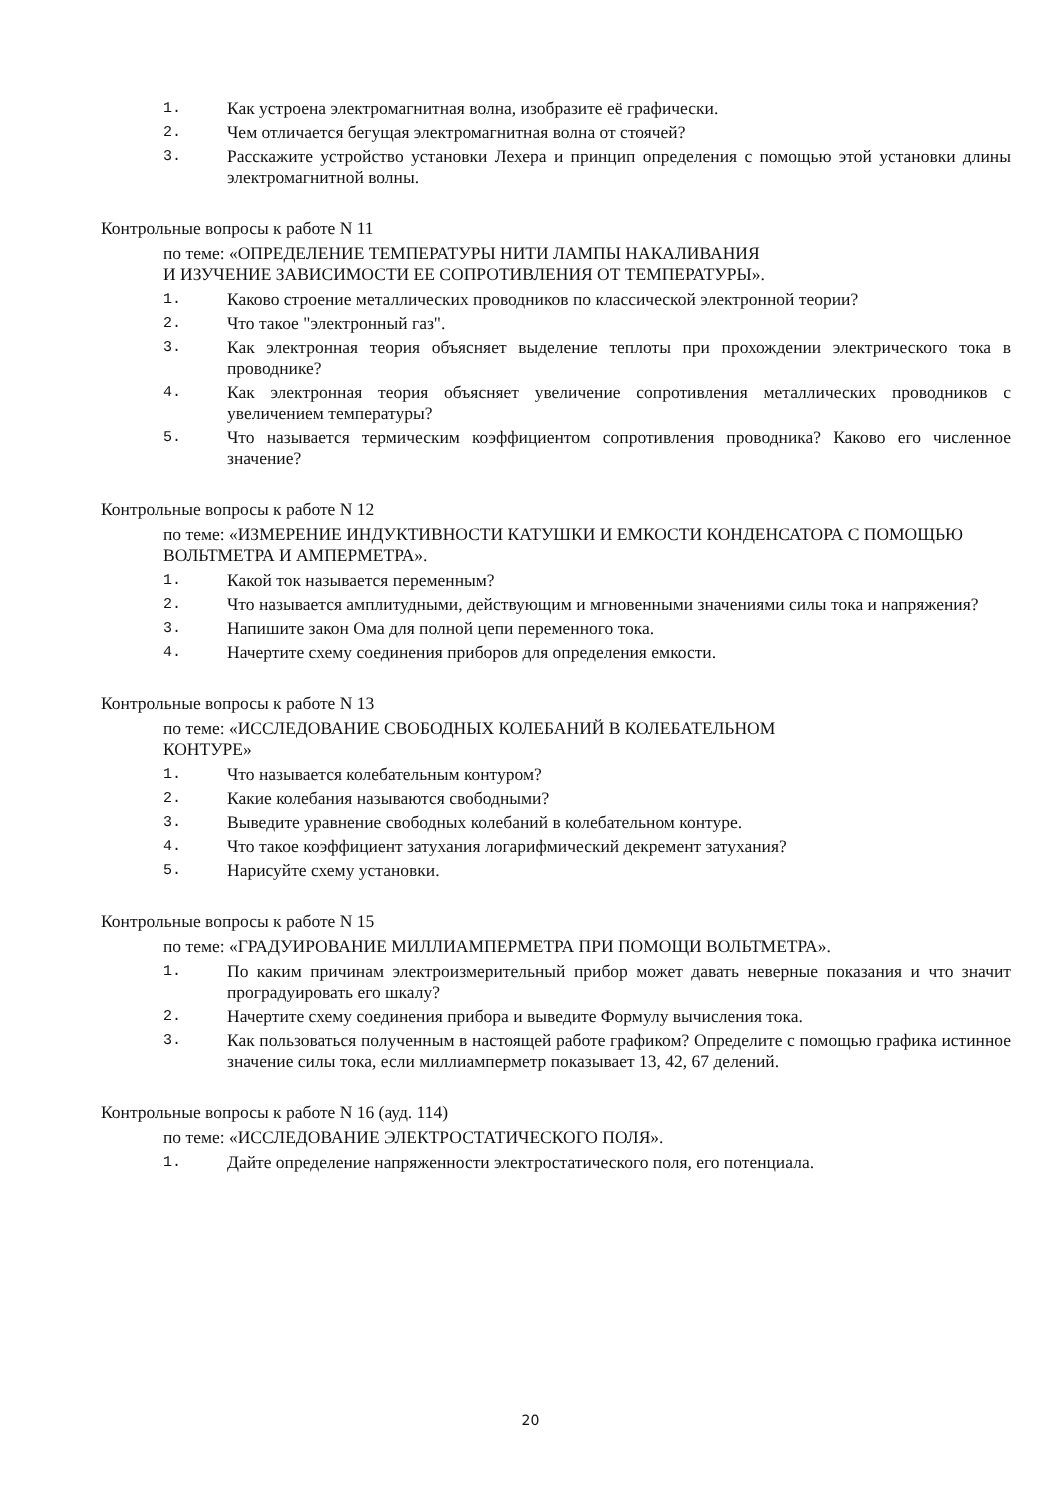1. Как устроена электромагнитная волна, изобразите её графически.
2. Чем отличается бегущая электромагнитная волна от стоячей?
3. Расскажите устройство установки Лехера и принцип определения с помощью этой установки длины электромагнитной волны.
Контрольные вопросы к работе N 11
по теме: «ОПРЕДЕЛЕНИЕ ТЕМПЕРАТУРЫ НИТИ ЛАМПЫ НАКАЛИВАНИЯ
И ИЗУЧЕНИЕ ЗАВИСИМОСТИ ЕЕ СОПРОТИВЛЕНИЯ ОТ ТЕМПЕРАТУРЫ».
1. Каково строение металлических проводников по классической электронной теории?
2. Что такое "электронный газ".
3. Как электронная теория объясняет выделение теплоты при прохождении электрического тока в проводнике?
4. Как электронная теория объясняет увеличение сопротивления металлических проводников с увеличением температуры?
5. Что называется термическим коэффициентом сопротивления проводника? Каково его численное значение?
Контрольные вопросы к работе N 12
по теме: «ИЗМЕРЕНИЕ ИНДУКТИВНОСТИ КАТУШКИ И ЕМКОСТИ КОНДЕНСАТОРА С ПОМОЩЬЮ ВОЛЬТМЕТРА И АМПЕРМЕТРА».
1. Какой ток называется переменным?
2. Что называется амплитудными, действующим и мгновенными значениями силы тока и напряжения?
3. Напишите закон Ома для полной цепи переменного тока.
4. Начертите схему соединения приборов для определения емкости.
Контрольные вопросы к работе N 13
по теме: «ИССЛЕДОВАНИЕ СВОБОДНЫХ КОЛЕБАНИЙ В КОЛЕБАТЕЛЬНОМ
КОНТУРЕ»
1. Что называется колебательным контуром?
2. Какие колебания называются свободными?
3. Выведите уравнение свободных колебаний в колебательном контуре.
4. Что такое коэффициент затухания логарифмический декремент затухания?
5. Нарисуйте схему установки.
Контрольные вопросы к работе N 15
по теме: «ГРАДУИРОВАНИЕ МИЛЛИАМПЕРМЕТРА ПРИ ПОМОЩИ ВОЛЬТМЕТРА».
1. По каким причинам электроизмерительный прибор может давать неверные показания и что значит проградуировать его шкалу?
2. Начертите схему соединения прибора и выведите Формулу вычисления тока.
3. Как пользоваться полученным в настоящей работе графиком? Определите с помощью графика истинное значение силы тока, если миллиамперметр показывает 13, 42, 67 делений.
Контрольные вопросы к работе N 16 (ауд. 114)
по теме: «ИССЛЕДОВАНИЕ ЭЛЕКТРОСТАТИЧЕСКОГО ПОЛЯ».
1. Дайте определение напряженности электростатического поля, его потенциала.
20